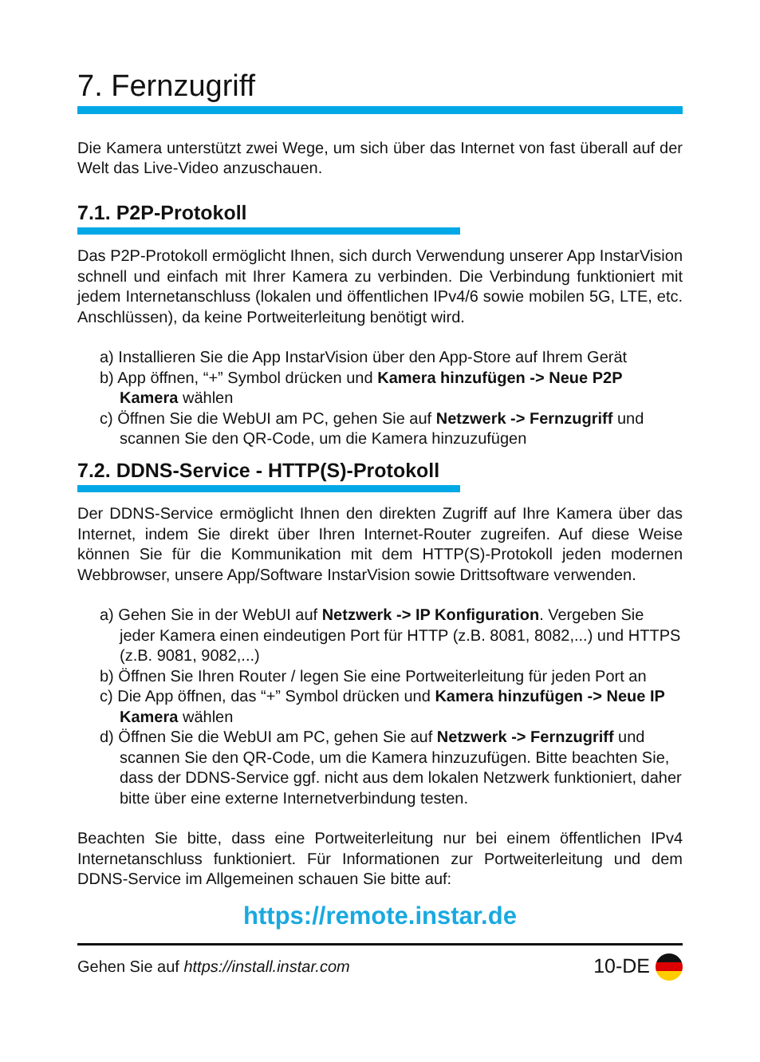7. Fernzugriff
Die Kamera unterstützt zwei Wege, um sich über das Internet von fast überall auf der Welt das Live-Video anzuschauen.
7.1. P2P-Protokoll
Das P2P-Protokoll ermöglicht Ihnen, sich durch Verwendung unserer App InstarVision schnell und einfach mit Ihrer Kamera zu verbinden. Die Verbindung funktioniert mit jedem Internetanschluss (lokalen und öffentlichen IPv4/6 sowie mobilen 5G, LTE, etc. Anschlüssen), da keine Portweiterleitung benötigt wird.
a) Installieren Sie die App InstarVision über den App-Store auf Ihrem Gerät
b) App öffnen, “+” Symbol drücken und Kamera hinzufügen -> Neue P2P Kamera wählen
c) Öffnen Sie die WebUI am PC, gehen Sie auf Netzwerk -> Fernzugriff und scannen Sie den QR-Code, um die Kamera hinzuzufügen
7.2. DDNS-Service - HTTP(S)-Protokoll
Der DDNS-Service ermöglicht Ihnen den direkten Zugriff auf Ihre Kamera über das Internet, indem Sie direkt über Ihren Internet-Router zugreifen. Auf diese Weise können Sie für die Kommunikation mit dem HTTP(S)-Protokoll jeden modernen Webbrowser, unsere App/Software InstarVision sowie Drittsoftware verwenden.
a) Gehen Sie in der WebUI auf Netzwerk -> IP Konfiguration. Vergeben Sie jeder Kamera einen eindeutigen Port für HTTP (z.B. 8081, 8082,...) und HTTPS (z.B. 9081, 9082,...)
b) Öffnen Sie Ihren Router / legen Sie eine Portweiterleitung für jeden Port an
c) Die App öffnen, das “+” Symbol drücken und Kamera hinzufügen -> Neue IP Kamera wählen
d) Öffnen Sie die WebUI am PC, gehen Sie auf Netzwerk -> Fernzugriff und scannen Sie den QR-Code, um die Kamera hinzuzufügen. Bitte beachten Sie, dass der DDNS-Service ggf. nicht aus dem lokalen Netzwerk funktioniert, daher bitte über eine externe Internetverbindung testen.
Beachten Sie bitte, dass eine Portweiterleitung nur bei einem öffentlichen IPv4 Internetanschluss funktioniert. Für Informationen zur Portweiterleitung und dem DDNS-Service im Allgemeinen schauen Sie bitte auf:
https://remote.instar.de
Gehen Sie auf https://install.instar.com 10-DE